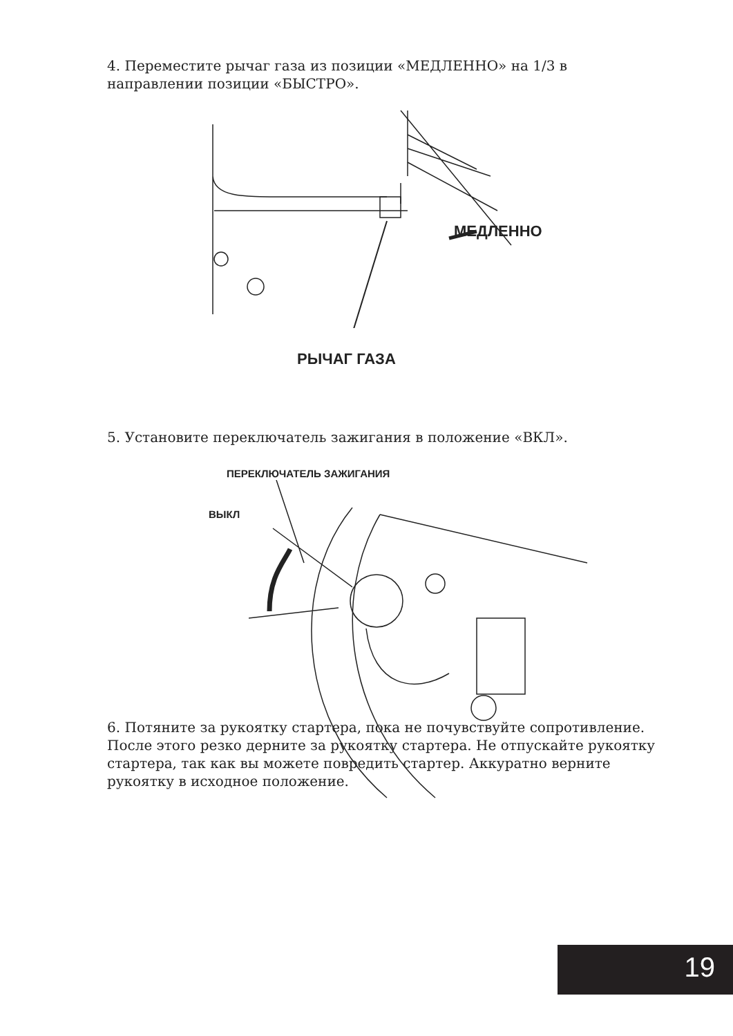4. Переместите рычаг газа из позиции «МЕДЛЕННО» на 1/3 в направлении позиции «БЫСТРО».
МЕДЛЕННО
РЫЧАГ ГАЗА
5. Установите переключатель зажигания в положение «ВКЛ».
ПЕРЕКЛЮЧАТЕЛЬ ЗАЖИГАНИЯ
ВЫКЛ
6. Потяните за рукоятку стартера, пока не почувствуйте сопротивление. После этого резко дерните за рукоятку стартера. Не отпускайте рукоятку стартера, так как вы можете повредить стартер. Аккуратно верните рукоятку в исходное положение.
19